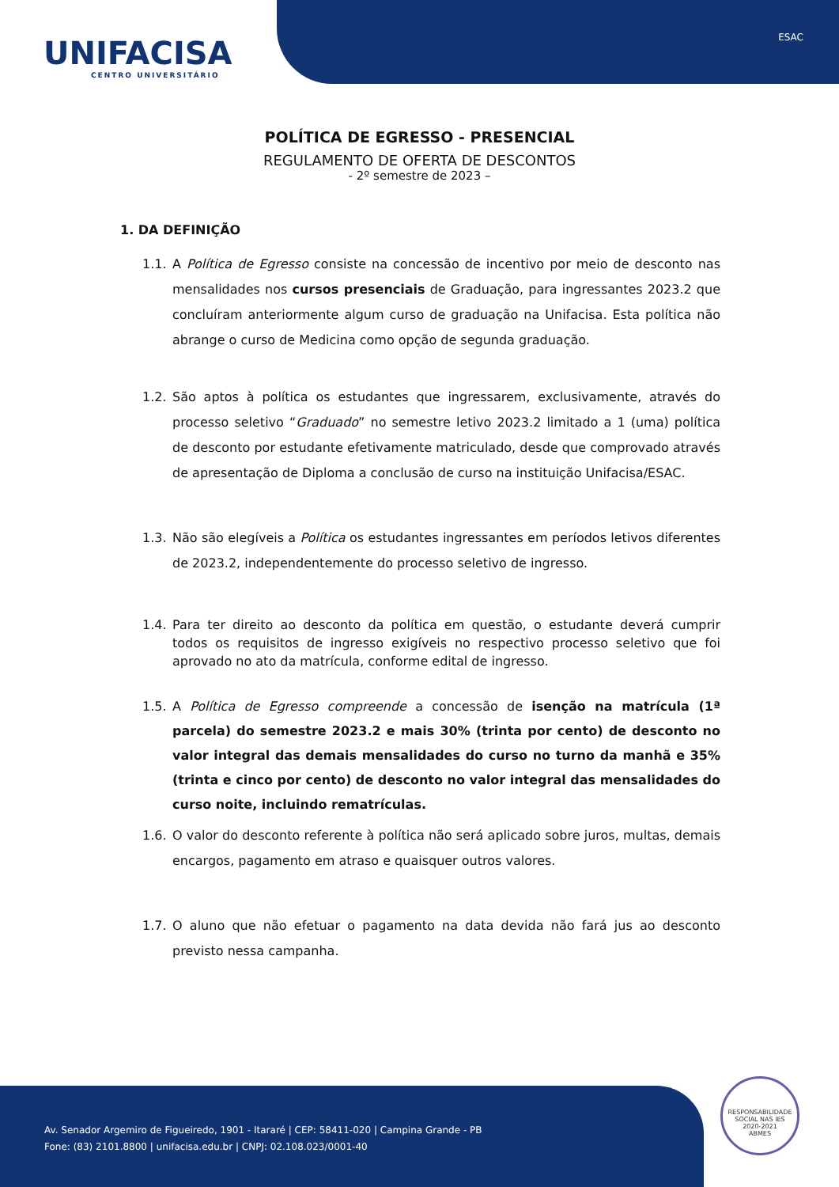UNIFACISA
CENTRO UNIVERSITÁRIO
ESAC
POLÍTICA DE EGRESSO - PRESENCIAL
REGULAMENTO DE OFERTA DE DESCONTOS
- 2º semestre de 2023 –
1. DA DEFINIÇÃO
1.1. A Política de Egresso consiste na concessão de incentivo por meio de desconto nas mensalidades nos cursos presenciais de Graduação, para ingressantes 2023.2 que concluíram anteriormente algum curso de graduação na Unifacisa. Esta política não abrange o curso de Medicina como opção de segunda graduação.
1.2. São aptos à política os estudantes que ingressarem, exclusivamente, através do processo seletivo “Graduado” no semestre letivo 2023.2 limitado a 1 (uma) política de desconto por estudante efetivamente matriculado, desde que comprovado através de apresentação de Diploma a conclusão de curso na instituição Unifacisa/ESAC.
1.3. Não são elegíveis a Política os estudantes ingressantes em períodos letivos diferentes de 2023.2, independentemente do processo seletivo de ingresso.
1.4. Para ter direito ao desconto da política em questão, o estudante deverá cumprir todos os requisitos de ingresso exigíveis no respectivo processo seletivo que foi aprovado no ato da matrícula, conforme edital de ingresso.
1.5. A Política de Egresso compreende a concessão de isenção na matrícula (1ª parcela) do semestre 2023.2 e mais 30% (trinta por cento) de desconto no valor integral das demais mensalidades do curso no turno da manhã e 35% (trinta e cinco por cento) de desconto no valor integral das mensalidades do curso noite, incluindo rematrículas.
1.6. O valor do desconto referente à política não será aplicado sobre juros, multas, demais encargos, pagamento em atraso e quaisquer outros valores.
1.7. O aluno que não efetuar o pagamento na data devida não fará jus ao desconto previsto nessa campanha.
Av. Senador Argemiro de Figueiredo, 1901 - Itararé | CEP: 58411-020 | Campina Grande - PB
Fone: (83) 2101.8800 | unifacisa.edu.br | CNPJ: 02.108.023/0001-40
RESPONSABILIDADE SOCIAL NAS IES
2020-2021
ABMES